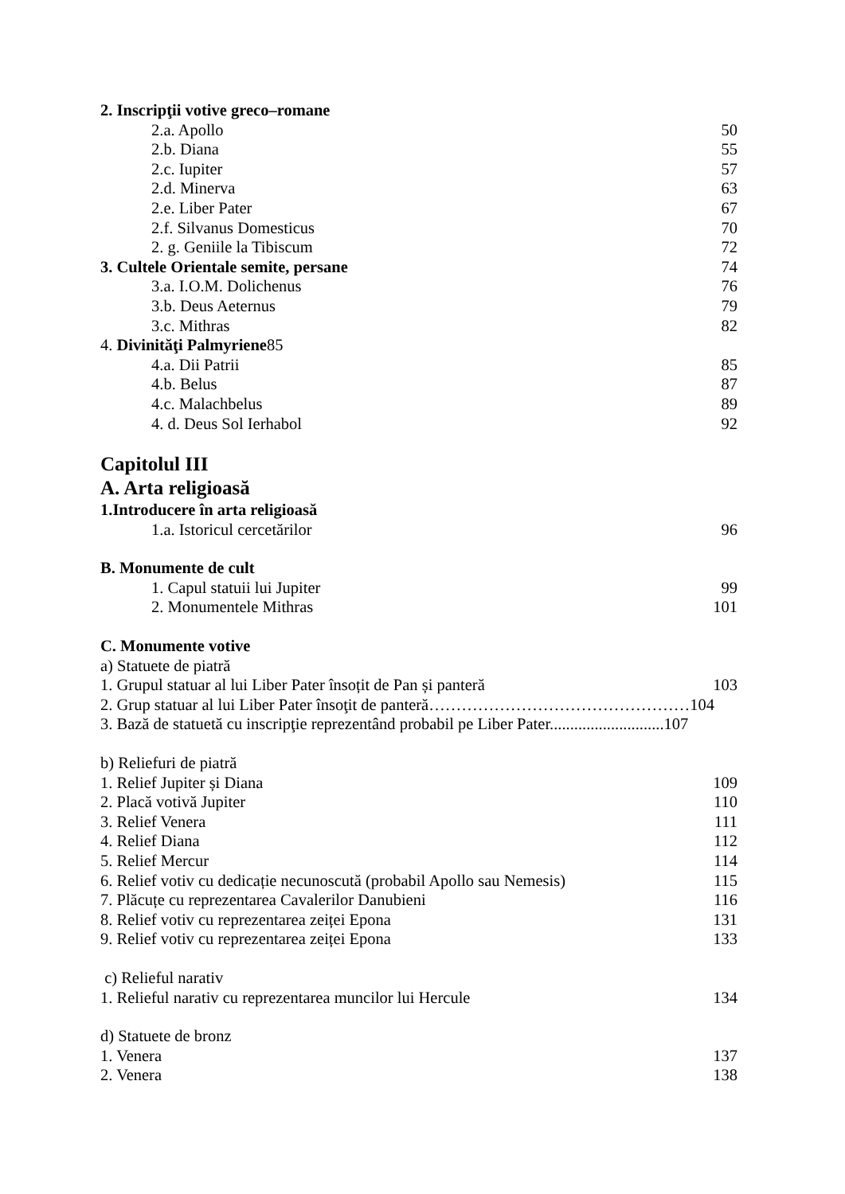2. Inscripţii votive greco–romane
2.a. Apollo 50
2.b. Diana 55
2.c. Iupiter 57
2.d. Minerva 63
2.e. Liber Pater 67
2.f. Silvanus Domesticus 70
2. g. Geniile la Tibiscum 72
3. Cultele Orientale semite, persane 74
3.a. I.O.M. Dolichenus 76
3.b. Deus Aeternus 79
3.c. Mithras 82
4. Divinităţi Palmyriene85
4.a. Dii Patrii 85
4.b. Belus 87
4.c. Malachbelus 89
4. d. Deus Sol Ierhabol 92
Capitolul III
A. Arta religioasă
1.Introducere în arta religioasă
1.a. Istoricul cercetărilor 96
B. Monumente de cult
1. Capul statuii lui Jupiter 99
2. Monumentele Mithras 101
C. Monumente votive
a) Statuete de piatră
1. Grupul statuar al lui Liber Pater însoțit de Pan și panteră 103
2. Grup statuar al lui Liber Pater însoţit de panteră…………………………………………104
3. Bază de statuetă cu inscripţie reprezentând probabil pe Liber Pater............................107
b) Reliefuri de piatră
1. Relief Jupiter și Diana 109
2. Placă votivă Jupiter 110
3. Relief Venera 111
4. Relief Diana 112
5. Relief Mercur 114
6. Relief votiv cu dedicație necunoscută (probabil Apollo sau Nemesis) 115
7. Plăcuțe cu reprezentarea Cavalerilor Danubieni 116
8. Relief votiv cu reprezentarea zeiței Epona 131
9. Relief votiv cu reprezentarea zeiței Epona 133
c) Relieful narativ
1. Relieful narativ cu reprezentarea muncilor lui Hercule 134
d) Statuete de bronz
1. Venera 137
2. Venera 138